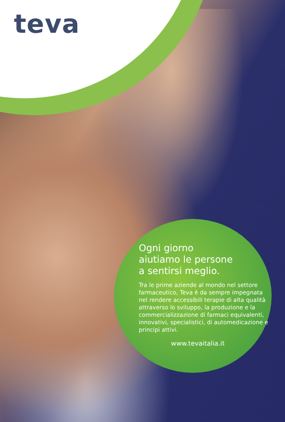teva
Ogni giorno
aiutiamo le persone
a sentirsi meglio.
Tra le prime aziende al mondo nel settore farmaceutico, Teva è da sempre impegnata nel rendere accessibili terapie di alta qualità attraverso lo sviluppo, la produzione e la commercializzazione di farmaci equivalenti, innovativi, specialistici, di automedicazione e principi attivi.
www.tevaitalia.it